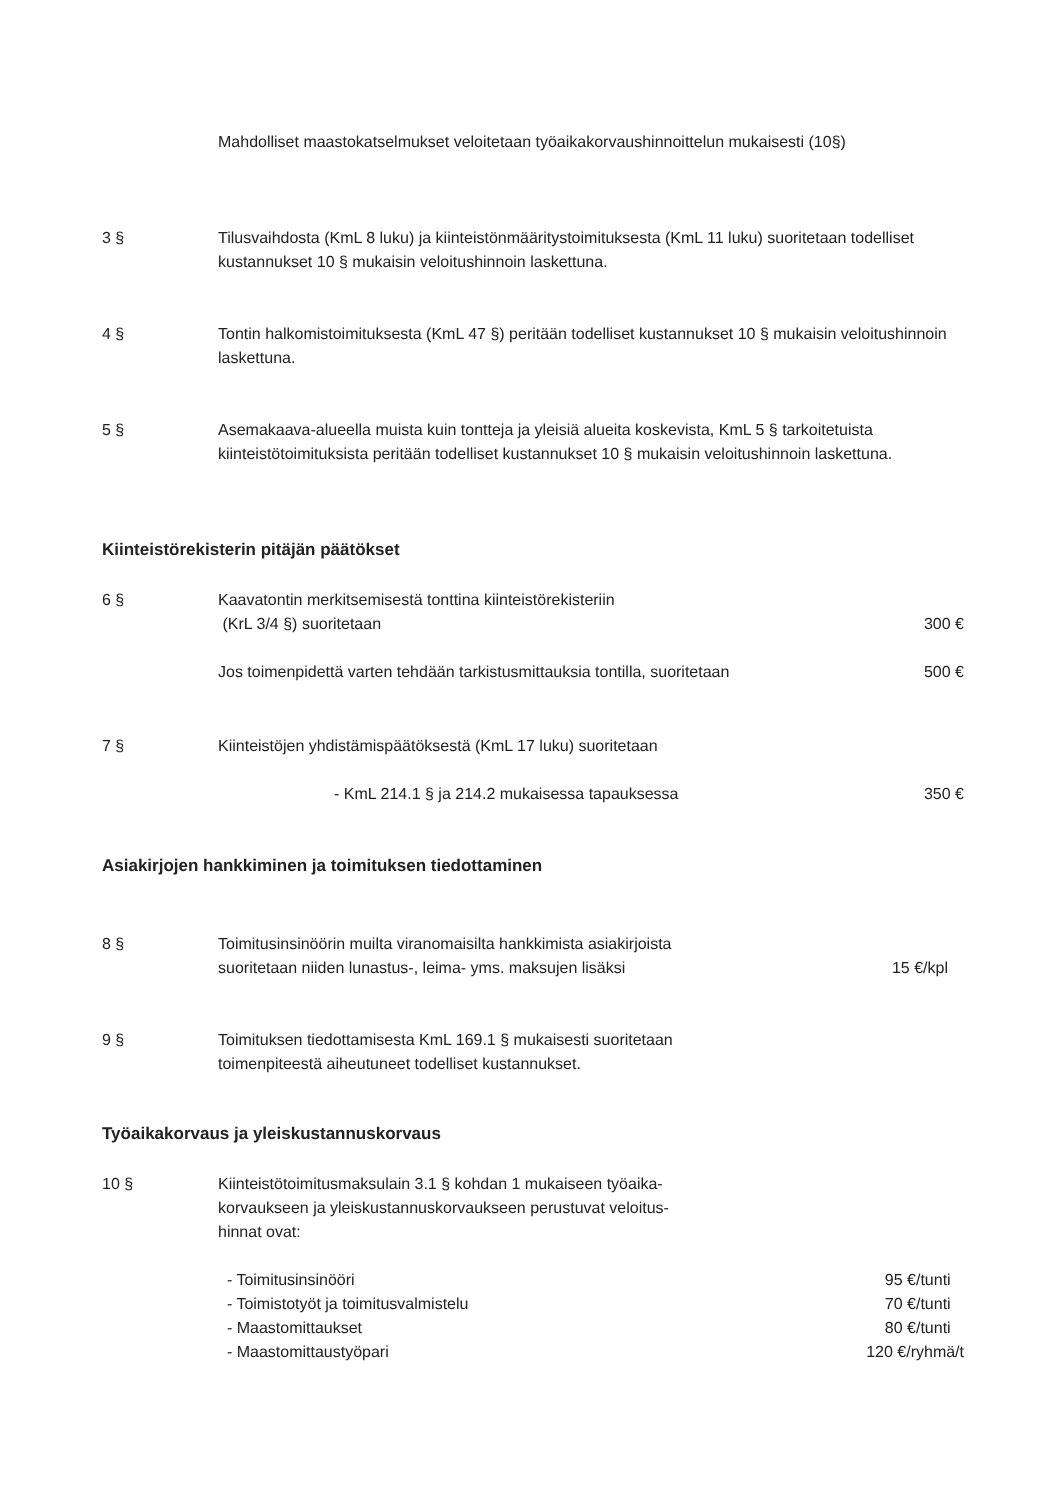Mahdolliset maastokatselmukset veloitetaan työaikakorvaushinnoittelun mukaisesti (10§)
3 § Tilusvaihdosta (KmL 8 luku) ja kiinteistönmääritystoimituksesta (KmL 11 luku) suoritetaan todelliset kustannukset 10 § mukaisin veloitushinnoin laskettuna.
4 § Tontin halkomistoimituksesta (KmL 47 §) peritään todelliset kustannukset 10 § mukaisin veloitushinnoin laskettuna.
5 § Asemakaava-alueella muista kuin tontteja ja yleisiä alueita koskevista, KmL 5 § tarkoitetuista kiinteistötoimituksista peritään todelliset kustannukset 10 § mukaisin veloitushinnoin laskettuna.
Kiinteistörekisterin pitäjän päätökset
6 § Kaavatontin merkitsemisestä tonttina kiinteistörekisteriin
(KrL 3/4 §) suoritetaan
300 €
Jos toimenpidettä varten tehdään tarkistusmittauksia tontilla, suoritetaan
500 €
7 § Kiinteistöjen yhdistämispäätöksestä (KmL 17 luku) suoritetaan
- KmL 214.1 § ja 214.2 mukaisessa tapauksessa
350 €
Asiakirjojen hankkiminen ja toimituksen tiedottaminen
8 § Toimitusinsinöörin muilta viranomaisilta hankkimista asiakirjoista
suoritetaan niiden lunastus-, leima- yms. maksujen lisäksi
15 €/kpl
9 § Toimituksen tiedottamisesta KmL 169.1 § mukaisesti suoritetaan
toimenpiteestä aiheutuneet todelliset kustannukset.
Työaikakorvaus ja yleiskustannuskorvaus
10 § Kiinteistötoimitusmaksulain 3.1 § kohdan 1 mukaiseen työaika-
korvaukseen ja yleiskustannuskorvaukseen perustuvat veloitus-
hinnat ovat:
- Toimitusinsinööri
- Toimistotyöt ja toimitusvalmistelu
- Maastomittaukset
- Maastomittaustyöpari
95 €/tunti
70 €/tunti
80 €/tunti
120 €/ryhmä/t